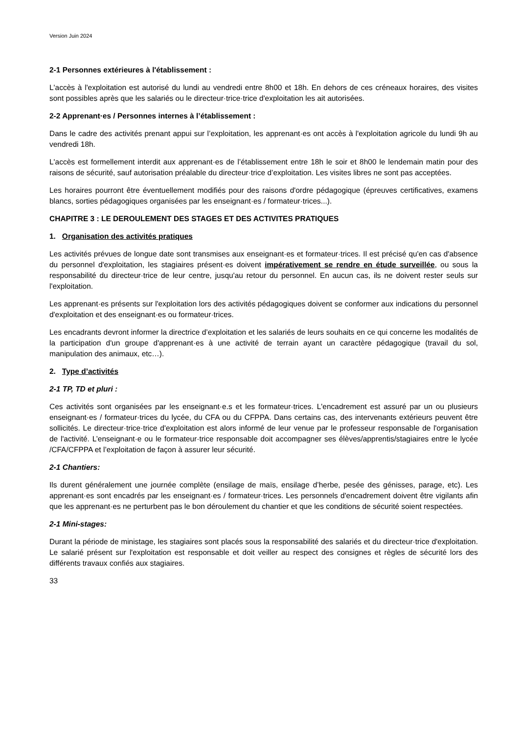Version Juin 2024
2-1 Personnes extérieures à l'établissement :
L'accès à l'exploitation est autorisé du lundi au vendredi entre 8h00 et 18h. En dehors de ces créneaux horaires, des visites sont possibles après que les salariés ou le directeur·trice·trice d'exploitation les ait autorisées.
2-2 Apprenant·es / Personnes internes à l’établissement :
Dans le cadre des activités prenant appui sur l’exploitation, les apprenant·es ont accès à l'exploitation agricole du lundi 9h au vendredi 18h.
L'accès est formellement interdit aux apprenant·es de l’établissement entre 18h le soir et 8h00 le lendemain matin pour des raisons de sécurité, sauf autorisation préalable du directeur·trice d’exploitation. Les visites libres ne sont pas acceptées.
Les horaires pourront être éventuellement modifiés pour des raisons d'ordre pédagogique (épreuves certificatives, examens blancs, sorties pédagogiques organisées par les enseignant·es / formateur·trices...).
CHAPITRE 3 : LE DEROULEMENT DES STAGES ET DES ACTIVITES PRATIQUES
1. Organisation des activités pratiques
Les activités prévues de longue date sont transmises aux enseignant·es et formateur·trices. Il est précisé qu'en cas d'absence du personnel d'exploitation, les stagiaires présent·es doivent impérativement se rendre en étude surveillée, ou sous la responsabilité du directeur·trice de leur centre, jusqu'au retour du personnel. En aucun cas, ils ne doivent rester seuls sur l'exploitation.
Les apprenant·es présents sur l'exploitation lors des activités pédagogiques doivent se conformer aux indications du personnel d'exploitation et des enseignant·es ou formateur·trices.
Les encadrants devront informer la directrice d’exploitation et les salariés de leurs souhaits en ce qui concerne les modalités de la participation d'un groupe d'apprenant·es à une activité de terrain ayant un caractère pédagogique (travail du sol, manipulation des animaux, etc…).
2. Type d’activités
2-1 TP, TD et pluri :
Ces activités sont organisées par les enseignant·e.s et les formateur·trices. L'encadrement est assuré par un ou plusieurs enseignant·es / formateur·trices du lycée, du CFA ou du CFPPA. Dans certains cas, des intervenants extérieurs peuvent être sollicités. Le directeur·trice·trice d'exploitation est alors informé de leur venue par le professeur responsable de l'organisation de l'activité. L’enseignant·e ou le formateur·trice responsable doit accompagner ses élèves/apprentis/stagiaires entre le lycée /CFA/CFPPA et l’exploitation de façon à assurer leur sécurité.
2-1 Chantiers:
Ils durent généralement une journée complète (ensilage de maïs, ensilage d’herbe, pesée des génisses, parage, etc). Les apprenant·es sont encadrés par les enseignant·es / formateur·trices. Les personnels d'encadrement doivent être vigilants afin que les apprenant·es ne perturbent pas le bon déroulement du chantier et que les conditions de sécurité soient respectées.
2-1 Mini-stages:
Durant la période de ministage, les stagiaires sont placés sous la responsabilité des salariés et du directeur·trice d'exploitation. Le salarié présent sur l'exploitation est responsable et doit veiller au respect des consignes et règles de sécurité lors des différents travaux confiés aux stagiaires.
33